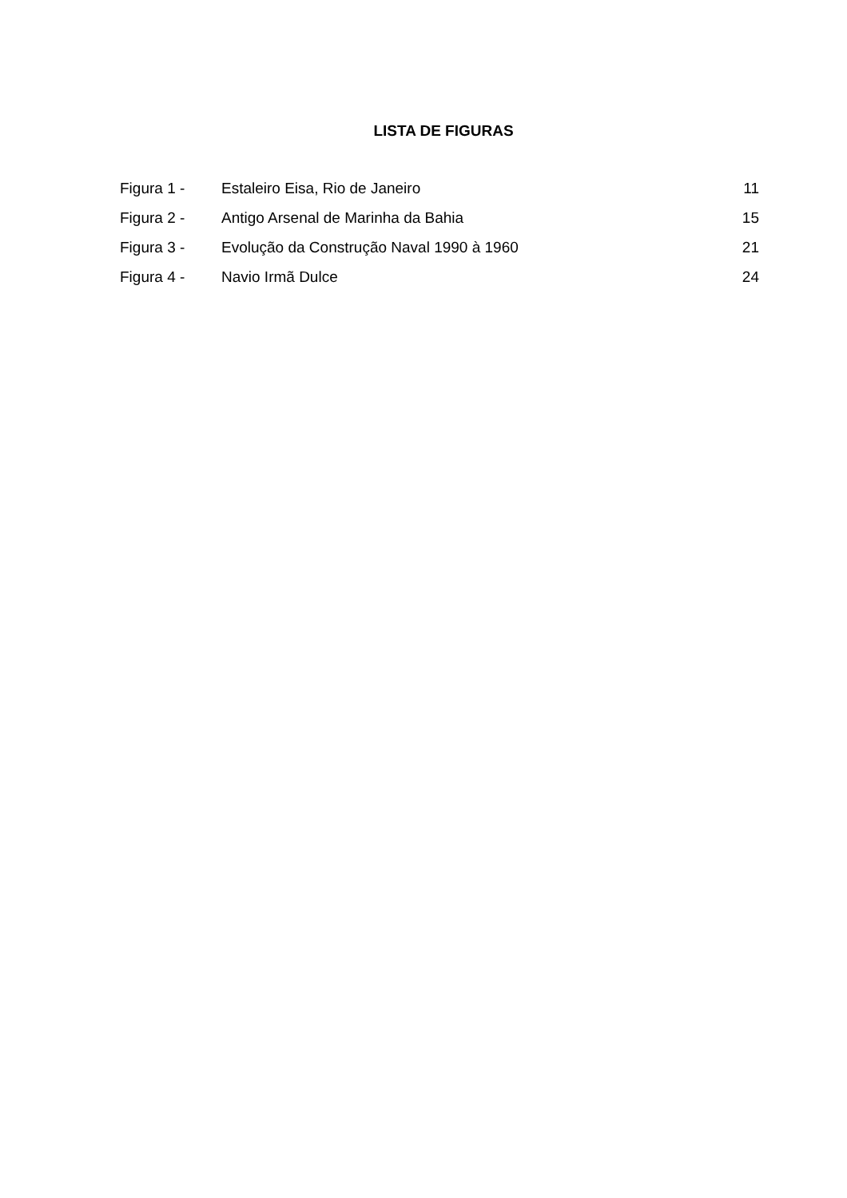LISTA DE FIGURAS
| Figura 1 - | Estaleiro Eisa, Rio de Janeiro | 11 |
| Figura 2 - | Antigo Arsenal de Marinha da Bahia | 15 |
| Figura 3 - | Evolução da Construção Naval 1990 à 1960 | 21 |
| Figura 4 - | Navio Irmã Dulce | 24 |